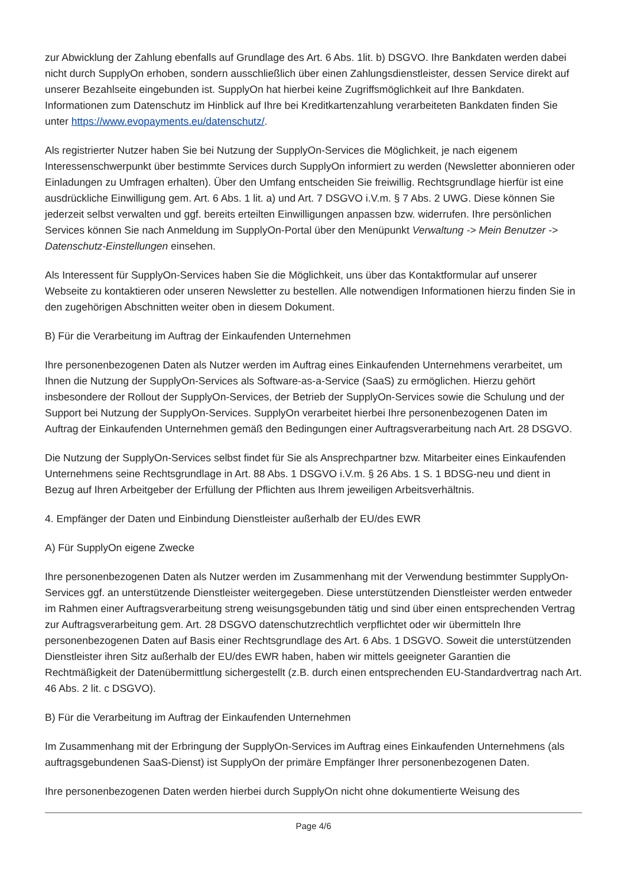zur Abwicklung der Zahlung ebenfalls auf Grundlage des Art. 6 Abs. 1lit. b) DSGVO. Ihre Bankdaten werden dabei nicht durch SupplyOn erhoben, sondern ausschließlich über einen Zahlungsdienstleister, dessen Service direkt auf unserer Bezahlseite eingebunden ist. SupplyOn hat hierbei keine Zugriffsmöglichkeit auf Ihre Bankdaten. Informationen zum Datenschutz im Hinblick auf Ihre bei Kreditkartenzahlung verarbeiteten Bankdaten finden Sie unter https://www.evopayments.eu/datenschutz/.
Als registrierter Nutzer haben Sie bei Nutzung der SupplyOn-Services die Möglichkeit, je nach eigenem Interessenschwerpunkt über bestimmte Services durch SupplyOn informiert zu werden (Newsletter abonnieren oder Einladungen zu Umfragen erhalten). Über den Umfang entscheiden Sie freiwillig. Rechtsgrundlage hierfür ist eine ausdrückliche Einwilligung gem. Art. 6 Abs. 1 lit. a) und Art. 7 DSGVO i.V.m. § 7 Abs. 2 UWG. Diese können Sie jederzeit selbst verwalten und ggf. bereits erteilten Einwilligungen anpassen bzw. widerrufen. Ihre persönlichen Services können Sie nach Anmeldung im SupplyOn-Portal über den Menüpunkt Verwaltung -> Mein Benutzer -> Datenschutz-Einstellungen einsehen.
Als Interessent für SupplyOn-Services haben Sie die Möglichkeit, uns über das Kontaktformular auf unserer Webseite zu kontaktieren oder unseren Newsletter zu bestellen. Alle notwendigen Informationen hierzu finden Sie in den zugehörigen Abschnitten weiter oben in diesem Dokument.
B) Für die Verarbeitung im Auftrag der Einkaufenden Unternehmen
Ihre personenbezogenen Daten als Nutzer werden im Auftrag eines Einkaufenden Unternehmens verarbeitet, um Ihnen die Nutzung der SupplyOn-Services als Software-as-a-Service (SaaS) zu ermöglichen. Hierzu gehört insbesondere der Rollout der SupplyOn-Services, der Betrieb der SupplyOn-Services sowie die Schulung und der Support bei Nutzung der SupplyOn-Services. SupplyOn verarbeitet hierbei Ihre personenbezogenen Daten im Auftrag der Einkaufenden Unternehmen gemäß den Bedingungen einer Auftragsverarbeitung nach Art. 28 DSGVO.
Die Nutzung der SupplyOn-Services selbst findet für Sie als Ansprechpartner bzw. Mitarbeiter eines Einkaufenden Unternehmens seine Rechtsgrundlage in Art. 88 Abs. 1 DSGVO i.V.m. § 26 Abs. 1 S. 1 BDSG-neu und dient in Bezug auf Ihren Arbeitgeber der Erfüllung der Pflichten aus Ihrem jeweiligen Arbeitsverhältnis.
4. Empfänger der Daten und Einbindung Dienstleister außerhalb der EU/des EWR
A) Für SupplyOn eigene Zwecke
Ihre personenbezogenen Daten als Nutzer werden im Zusammenhang mit der Verwendung bestimmter SupplyOn-Services ggf. an unterstützende Dienstleister weitergegeben. Diese unterstützenden Dienstleister werden entweder im Rahmen einer Auftragsverarbeitung streng weisungsgebunden tätig und sind über einen entsprechenden Vertrag zur Auftragsverarbeitung gem. Art. 28 DSGVO datenschutzrechtlich verpflichtet oder wir übermitteln Ihre personenbezogenen Daten auf Basis einer Rechtsgrundlage des Art. 6 Abs. 1 DSGVO. Soweit die unterstützenden Dienstleister ihren Sitz außerhalb der EU/des EWR haben, haben wir mittels geeigneter Garantien die Rechtmäßigkeit der Datenübermittlung sichergestellt (z.B. durch einen entsprechenden EU-Standardvertrag nach Art. 46 Abs. 2 lit. c DSGVO).
B) Für die Verarbeitung im Auftrag der Einkaufenden Unternehmen
Im Zusammenhang mit der Erbringung der SupplyOn-Services im Auftrag eines Einkaufenden Unternehmens (als auftragsgebundenen SaaS-Dienst) ist SupplyOn der primäre Empfänger Ihrer personenbezogenen Daten.
Ihre personenbezogenen Daten werden hierbei durch SupplyOn nicht ohne dokumentierte Weisung des
Page 4/6